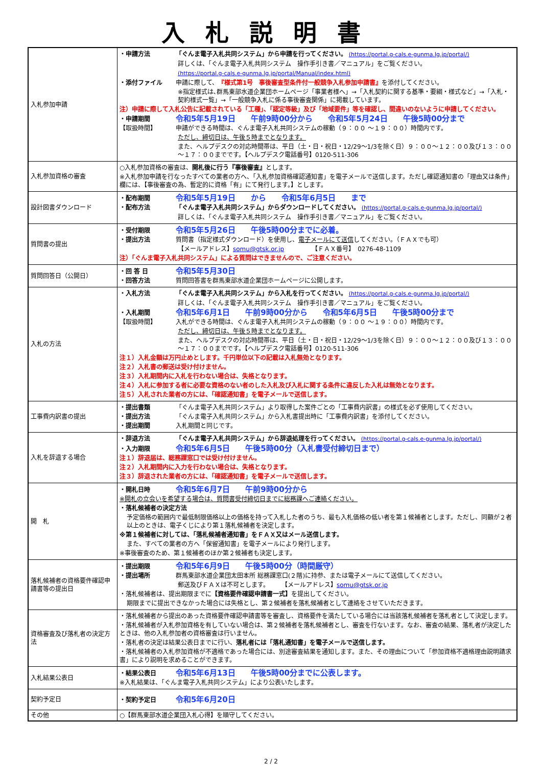入札説明書
| 入札参加申請 | ・申請方法 「ぐんま電子入札共同システム」から申請を行ってください。 (https://portal.g-cals.e-gunma.lg.jp/portal/) 詳しくは、「ぐんま電子入札共同システム 操作手引き書／マニュアル」をご覧ください。 (https://portal.g-cals.e-gunma.lg.jp/portal/Manual/index.html) ・添付ファイル 申請に際して、 『様式第1号 事後審査型条件付一般競争入札参加申請書』 を添付してください。 ※指定様式は､群馬東部水道企業団ホームページ「事業者様へ」→「入札契約に関する基準・要綱・様式など」→「入札・契約様式一覧」→「一般競争入札に係る事後審査関係」に掲載しています。 注）申請に際して入札公告に記載されている「工種」、「認定等級」及び「地域要件」等を確認し、間違いのないように申請してください。 ・申請期間 令和5年5月19日 午前9時00分から 令和5年5月24日 午後5時00分まで 【取扱時間】 申請ができる時間は、ぐんま電子入札共同システムの稼動（９：００ ～１９：００）時間内です。 ただし、締切日は、午後５時までとなります。 また、ヘルプデスクの対応時間帯は、平日（土・日・祝日・12/29～1/3を除く日）９：００～１２：００及び１３：００～１７：００までです。【ヘルプデスク電話番号】0120-511-306 |
| 入札参加資格の審査 | ○入札参加資格の審査は、 開札後に行う『事後審査』 とします。 ※入札参加申請を行なったすべての業者の方へ、「入札参加資格確認通知書」を電子メールで送信します。ただし確認通知書の「理由又は条件」欄には、【事後審査の為、暫定的に資格「有」にて発行します。】とします。 |
| 設計図書ダウンロード | ・配布期間 令和5年5月19日 から 令和5年6月5日 まで ・配布方法 「ぐんま電子入札共同システム」からダウンロードしてください。 (https://portal.g-cals.e-gunma.lg.jp/portal/) 詳しくは、「ぐんま電子入札共同システム 操作手引き書／マニュアル」をご覧ください。 |
| 質問書の提出 | ・受付期限 令和5年5月26日 午後5時00分までに必着。 ・提出方法 質問書（指定様式ダウンロード）を使用し、 電子メールにて送信 してください。（ＦＡＸでも可） 【メールアドレス】 somu@gtsk.or.jp 【ＦＡＸ番号】 0276-48-1109 注）「ぐんま電子入札共同システム」による質問はできませんので、ご注意ください。 |
| 質問回答日（公開日） | ・回 答 日 令和5年5月30日 ・回答方法 質問回答書を群馬東部水道企業団ホームページに公開します。 |
| 入札の方法 | ・入札方法 「ぐんま電子入札共同システム」から入札を行ってください。 (https://portal.g-cals.e-gunma.lg.jp/portal/) 詳しくは、「ぐんま電子入札共同システム 操作手引き書／マニュアル」をご覧ください。 ・入札期間 令和5年6月1日 午前9時00分から 令和5年6月5日 午後5時00分まで 【取扱時間】 入札ができる時間は、ぐんま電子入札共同システムの稼動（９：００ ～１９：００）時間内です。 ただし、締切日は、午後５時までとなります。 また、ヘルプデスクの対応時間帯は、平日（土・日・祝日・12/29～1/3を除く日）９：００～１２：００及び１３：００～１７：００までです。【ヘルプデスク電話番号】0120-511-306 注１）入札金額は万円止めとします。千円単位以下の記載は入札無効となります。 注２）入札書の郵送は受け付けません。 注３）入札期間内に入札を行わない場合は、失格となります。 注４）入札に参加する者に必要な資格のない者のした入札及び入札に関する条件に違反した入札は無効となります。 注５）入札された業者の方には、「確認通知書」を電子メールで送信します。 |
| 工事費内訳書の提出 | ・提出書類 「ぐんま電子入札共同システム」より取得した案件ごとの「工事費内訳書」の様式を必ず使用してください。 ・提出方法 「ぐんま電子入札共同システム」から入札書提出時に「工事費内訳書」を添付してください。 ・提出期間 入札期間と同じです。 |
| 入札を辞退する場合 | ・辞退方法 「ぐんま電子入札共同システム」から辞退処理を行ってください。 (https://portal.g-cals.e-gunma.lg.jp/portal/) ・入力期限 令和5年6月5日 午後5時00分（入札書受付締切日まで） 注１）辞退届は、総務課窓口では受け付けません。 注２）入札期間内に入力を行わない場合は、失格となります。 注３）辞退された業者の方には、「確認通知書」を電子メールで送信します。 |
| 開 札 | ・開札日時 令和5年6月7日 午前9時00分から ※開札の立会いを希望する場合は、質問書受付締切日までに総務課へご連絡ください。 ・落札候補者の決定方法 予定価格の範囲内で最低制限価格以上の価格を持って入札した者のうち、最も入札価格の低い者を第１候補者とします。ただし、同額が２者以上のときは、電子くじにより第１落札候補者を決定します。 ※第１候補者に対しては、「落札候補者通知書」をＦＡＸ又はメール送信します。 また、すべての業者の方へ「保留通知書」を電子メールにより発行します。 ※事後審査のため、第１候補者のほか第２候補者も決定します。 |
| 落札候補者の資格要件確認申請書等の提出日 | ・提出期限 令和5年6月9日 午後5時00分（時間厳守） ・提出場所 群馬東部水道企業団太田本所 総務課窓口(２階)に持参、または電子メールにて送信してください。 郵送及びＦＡＸは不可とします。 【メールアドレス】 somu@gtsk.or.jp ・落札候補者は、提出期限までに 【資格要件確認申請書一式】 を提出してください。 期限までに提出できなかった場合には失格とし、第２候補者を落札候補者として連絡をさせていただきます。 |
| 資格審査及び落札者の決定方法 | ・落札候補者から提出のあった資格要件確認申請書等を審査し、資格要件を満たしている場合には当該落札候補者を落札者として決定します。 ・落札候補者が入札参加資格を有していない場合は、第２候補者を落札候補者とし、審査を行ないます。なお、審査の結果、落札者が決定したときは、他の入札参加者の資格審査は行いません。 ・落札者の決定は結果公表日までに行い、 落札者には「落札通知書」を電子メールで送信します。 ・落札候補者の入札参加資格が不適格であった場合には、別途審査結果を通知します。また、その理由について「参加資格不適格理由説明請求書」により説明を求めることができます。 |
| 入札結果公表日 | ・結果公表日 令和5年6月13日 午後5時00分までに公表します。 ※入札結果は、「ぐんま電子入札共同システム」により公表いたします。 |
| 契約予定日 | ・契約予定日 令和5年6月20日 |
| その他 | ○【群馬東部水道企業団入札心得】を順守してください。 |
2 / 2